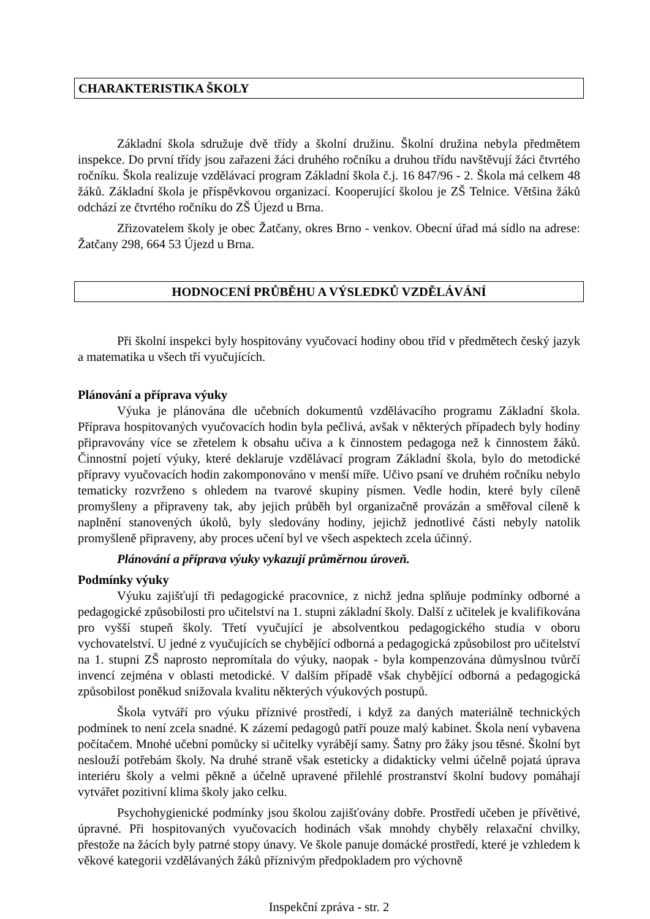CHARAKTERISTIKA ŠKOLY
Základní škola sdružuje dvě třídy a školní družinu. Školní družina nebyla předmětem inspekce. Do první třídy jsou zařazeni žáci druhého ročníku a druhou třídu navštěvují žáci čtvrtého ročníku. Škola realizuje vzdělávací program Základní škola č.j. 16 847/96 - 2. Škola má celkem 48 žáků. Základní škola je příspěvkovou organizací. Kooperující školou je ZŠ Telnice. Většina žáků odchází ze čtvrtého ročníku do ZŠ Újezd u Brna.
Zřizovatelem školy je obec Žatčany, okres Brno - venkov. Obecní úřad má sídlo na adrese: Žatčany 298, 664 53 Újezd u Brna.
HODNOCENÍ PRŮBĚHU A VÝSLEDKŮ VZDĚLÁVÁNÍ
Při školní inspekci byly hospitovány vyučovací hodiny obou tříd v předmětech český jazyk a matematika u všech tří vyučujících.
Plánování a příprava výuky
Výuka je plánována dle učebních dokumentů vzdělávacího programu Základní škola. Příprava hospitovaných vyučovacích hodin byla pečlivá, avšak v některých případech byly hodiny připravovány více se zřetelem k obsahu učiva a k činnostem pedagoga než k činnostem žáků. Činnostní pojetí výuky, které deklaruje vzdělávací program Základní škola, bylo do metodické přípravy vyučovacích hodin zakomponováno v menší míře. Učivo psaní ve druhém ročníku nebylo tematicky rozvrženo s ohledem na tvarové skupiny písmen. Vedle hodin, které byly cíleně promyšleny a připraveny tak, aby jejich průběh byl organizačně provázán a směřoval cíleně k naplnění stanovených úkolů, byly sledovány hodiny, jejichž jednotlivé části nebyly natolik promyšleně připraveny, aby proces učení byl ve všech aspektech zcela účinný.
Plánování a příprava výuky vykazují průměrnou úroveň.
Podmínky výuky
Výuku zajišťují tři pedagogické pracovnice, z nichž jedna splňuje podmínky odborné a pedagogické způsobilosti pro učitelství na 1. stupni základní školy. Další z učitelek je kvalifikována pro vyšší stupeň školy. Třetí vyučující je absolventkou pedagogického studia v oboru vychovatelství. U jedné z vyučujících se chybějící odborná a pedagogická způsobilost pro učitelství na 1. stupni ZŠ naprosto nepromítala do výuky, naopak - byla kompenzována důmyslnou tvůrčí invencí zejména v oblasti metodické. V dalším případě však chybějící odborná a pedagogická způsobilost poněkud snižovala kvalitu některých výukových postupů.
Škola vytváří pro výuku příznivé prostředí, i když za daných materiálně technických podmínek to není zcela snadné. K zázemí pedagogů patří pouze malý kabinet. Škola není vybavena počítačem. Mnohé učební pomůcky si učitelky vyrábějí samy. Šatny pro žáky jsou těsné. Školní byt neslouží potřebám školy. Na druhé straně však esteticky a didakticky velmi účelně pojatá úprava interiéru školy a velmi pěkně a účelně upravené přilehlé prostranství školní budovy pomáhají vytvářet pozitivní klima školy jako celku.
Psychohygienické podmínky jsou školou zajišťovány dobře. Prostředí učeben je přívětivé, úpravné. Při hospitovaných vyučovacích hodinách však mnohdy chyběly relaxační chvilky, přestože na žácích byly patrné stopy únavy. Ve škole panuje domácké prostředí, které je vzhledem k věkové kategorii vzdělávaných žáků příznivým předpokladem pro výchovně
Inspekční zpráva - str. 2